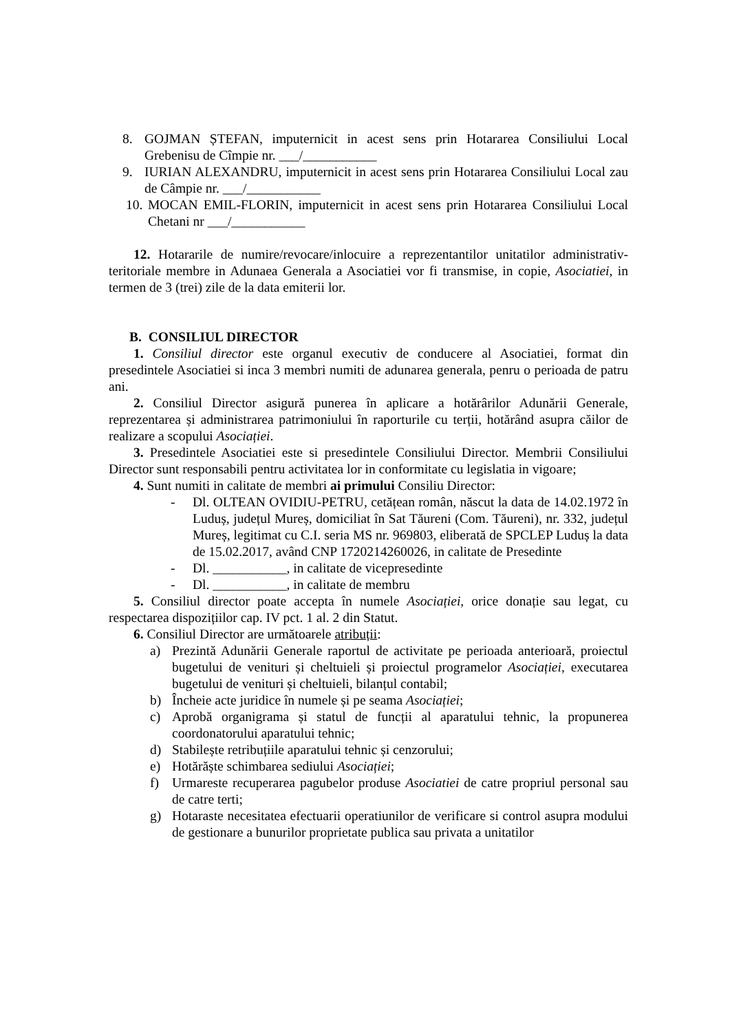8. GOJMAN ȘTEFAN, imputernicit in acest sens prin Hotararea Consiliului Local Grebenisu de Cîmpie nr. ___/___________
9. IURIAN ALEXANDRU, imputernicit in acest sens prin Hotararea Consiliului Local zau de Câmpie nr. ___/___________
10.
MOCAN EMIL-FLORIN, imputernicit in acest sens prin Hotararea Consiliului Local Chetani nr ___/___________
12. Hotararile de numire/revocare/inlocuire a reprezentantilor unitatilor administrativ-teritoriale membre in Adunaea Generala a Asociatiei vor fi transmise, in copie, Asociatiei, in termen de 3 (trei) zile de la data emiterii lor.
B. CONSILIUL DIRECTOR
1. Consiliul director este organul executiv de conducere al Asociatiei, format din presedintele Asociatiei si inca 3 membri numiti de adunarea generala, penru o perioada de patru ani.
2. Consiliul Director asigură punerea în aplicare a hotărârilor Adunării Generale, reprezentarea și administrarea patrimoniului în raporturile cu terții, hotărând asupra căilor de realizare a scopului Asociației.
3. Presedintele Asociatiei este si presedintele Consiliului Director. Membrii Consiliului Director sunt responsabili pentru activitatea lor in conformitate cu legislatia in vigoare;
4. Sunt numiti in calitate de membri ai primului Consiliu Director:
- Dl. OLTEAN OVIDIU-PETRU, cetățean român, născut la data de 14.02.1972 în Luduș, județul Mureș, domiciliat în Sat Tăureni (Com. Tăureni), nr. 332, județul Mureș, legitimat cu C.I. seria MS nr. 969803, eliberată de SPCLEP Luduș la data de 15.02.2017, având CNP 1720214260026, in calitate de Presedinte
- Dl. ___________, in calitate de vicepresedinte
- Dl. ___________, in calitate de membru
5. Consiliul director poate accepta în numele Asociației, orice donație sau legat, cu respectarea dispozițiilor cap. IV pct. 1 al. 2 din Statut.
6. Consiliul Director are următoarele atribuții:
a) Prezintă Adunării Generale raportul de activitate pe perioada anterioară, proiectul bugetului de venituri și cheltuieli și proiectul programelor Asociației, executarea bugetului de venituri și cheltuieli, bilanțul contabil;
b) Încheie acte juridice în numele și pe seama Asociației;
c) Aprobă organigrama și statul de funcții al aparatului tehnic, la propunerea coordonatorului aparatului tehnic;
d) Stabilește retribuțiile aparatului tehnic și cenzorului;
e) Hotărăște schimbarea sediului Asociației;
f) Urmareste recuperarea pagubelor produse Asociatiei de catre propriul personal sau de catre terti;
g) Hotaraste necesitatea efectuarii operatiunilor de verificare si control asupra modului de gestionare a bunurilor proprietate publica sau privata a unitatilor